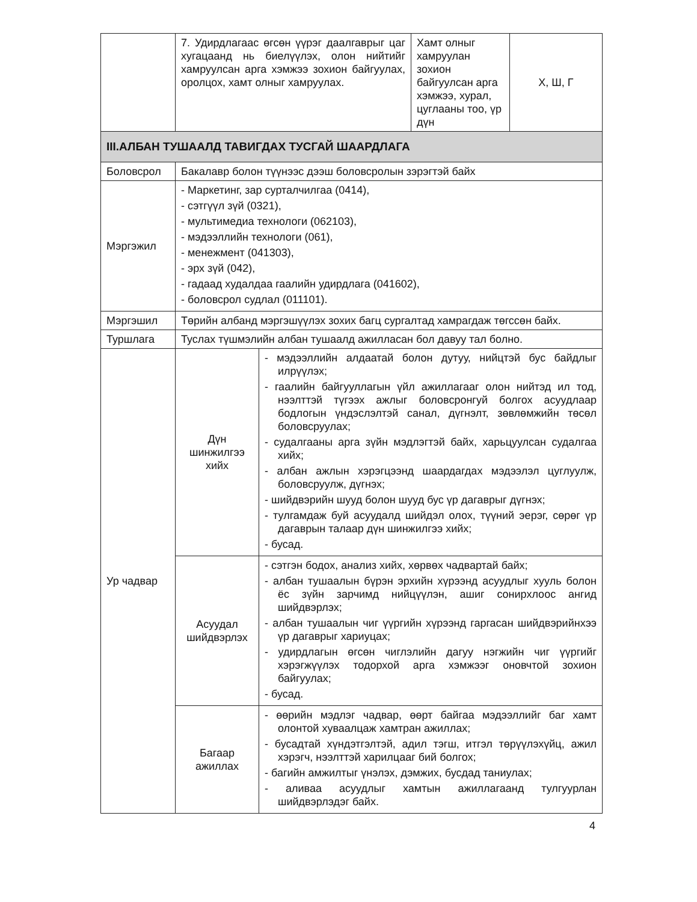| | 7. Удирдлагаас өгсөн үүрэг даалгаврыг цаг хугацаанд нь биелүүлэх, олон нийтийг хамруулсан арга хэмжээ зохион байгуулах, оролцох, хамт олныг хамруулах. | | Хамт олныг хамруулан зохион байгуулсан арга хэмжээ, хурал, цуглааны тоо, үр дүн | Х, Ш, Г |
| III.АЛБАН ТУШААЛД ТАВИГДАХ ТУСГАЙ ШААРДЛАГА | | | | |
| Боловсрол | Бакалавр болон түүнээс дээш боловсролын зэрэгтэй байх | | | |
| Мэргэжил | - Маркетинг, зар сурталчилгаа (0414), - сэтгүүл зүй (0321), - мультимедиа технологи (062103), - мэдээллийн технологи (061), - менежмент (041303), - эрх зүй (042), - гадаад худалдаа гаалийн удирдлага (041602), - боловсрол судлал (011101). | | | |
| Мэргэшил | Төрийн албанд мэргэшүүлэх зохих багц сургалтад хамрагдаж төгссөн байх. | | | |
| Туршлага | Туслах түшмэлийн албан тушаалд ажилласан бол давуу тал болно. | | | |
| Ур чадвар | Дүн шинжилгээ хийх | - мэдээллийн алдаатай болон дутуу, нийцтэй бус байдлыг илрүүлэх; - гаалийн байгууллагын үйл ажиллагааг олон нийтэд ил тод, нээлттэй түгээх ажлыг боловсронгуй болгох асуудлаар бодлогын үндэслэлтэй санал, дүгнэлт, зөвлөмжийн төсөл боловсруулах; - судалгааны арга зүйн мэдлэгтэй байх, харьцуулсан судалгаа хийх; - албан ажлын хэрэгцээнд шаардагдах мэдээлэл цуглуулж, боловсруулж, дүгнэх; - шийдвэрийн шууд болон шууд бус үр дагаврыг дүгнэх; - тулгамдаж буй асуудалд шийдэл олох, түүний эерэг, сөрөг үр дагаврын талаар дүн шинжилгээ хийх; - бусад. | | |
| | Асуудал шийдвэрлэх | - сэтгэн бодох, анализ хийх, хөрвөх чадвартай байх; - албан тушаалын бүрэн эрхийн хүрээнд асуудлыг хууль болон ёс зүйн зарчимд нийцүүлэн, ашиг сонирхлоос ангид шийдвэрлэх; - албан тушаалын чиг үүргийн хүрээнд гаргасан шийдвэрийнхээ үр дагаврыг хариуцах; - удирдлагын өгсөн чиглэлийн дагуу нэгжийн чиг үүргийг хэрэгжүүлэх тодорхой арга хэмжээг оновчтой зохион байгуулах; - бусад. | | |
| | Багаар ажиллах | - өөрийн мэдлэг чадвар, өөрт байгаа мэдээллийг баг хамт олонтой хуваалцаж хамтран ажиллах; - бусадтай хүндэтгэлтэй, адил тэгш, итгэл төрүүлэхүйц, ажил хэрэгч, нээлттэй харилцааг бий болгох; - багийн амжилтыг үнэлэх, дэмжих, бусдад таниулах; - аливаа асуудлыг хамтын ажиллагаанд тулгуурлан шийдвэрлэдэг байх. | | |
4